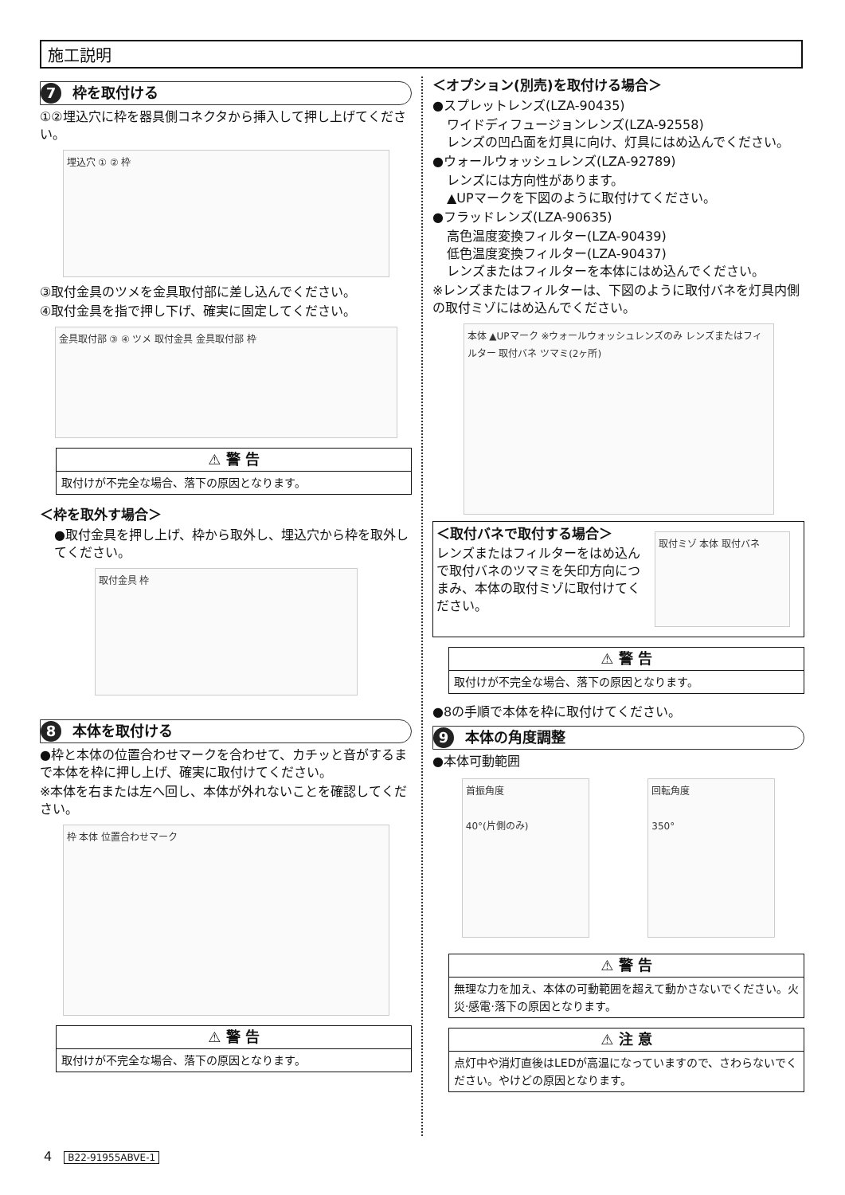施工説明
7 枠を取付ける
①②埋込穴に枠を器具側コネクタから挿入して押し上げてください。
埋込穴 ① ② 枠
③取付金具のツメを金具取付部に差し込んでください。
④取付金具を指で押し下げ、確実に固定してください。
金具取付部 ③ ④ ツメ 取付金具 金具取付部 枠
⚠ 警 告
取付けが不完全な場合、落下の原因となります。
＜枠を取外す場合＞
●取付金具を押し上げ、枠から取外し、埋込穴から枠を取外してください。
取付金具 枠
8 本体を取付ける
●枠と本体の位置合わせマークを合わせて、カチッと音がするまで本体を枠に押し上げ、確実に取付けてください。
※本体を右または左へ回し、本体が外れないことを確認してください。
枠 本体 位置合わせマーク
⚠ 警 告
取付けが不完全な場合、落下の原因となります。
＜オプション(別売)を取付ける場合＞
●スプレットレンズ(LZA-90435)
ワイドディフュージョンレンズ(LZA-92558)
レンズの凹凸面を灯具に向け、灯具にはめ込んでください。
●ウォールウォッシュレンズ(LZA-92789)
レンズには方向性があります。
▲UPマークを下図のように取付けてください。
●フラッドレンズ(LZA-90635)
高色温度変換フィルター(LZA-90439)
低色温度変換フィルター(LZA-90437)
レンズまたはフィルターを本体にはめ込んでください。
※レンズまたはフィルターは、下図のように取付バネを灯具内側の取付ミゾにはめ込んでください。
本体 ▲UPマーク ※ウォールウォッシュレンズのみ レンズまたはフィルター 取付バネ ツマミ(2ヶ所)
＜取付バネで取付する場合＞
レンズまたはフィルターをはめ込んで取付バネのツマミを矢印方向につまみ、本体の取付ミゾに取付けてください。
取付ミゾ 本体 取付バネ
⚠ 警 告
取付けが不完全な場合、落下の原因となります。
●8の手順で本体を枠に取付けてください。
9 本体の角度調整
●本体可動範囲
首振角度
40°(片側のみ)
回転角度
350°
⚠ 警 告
無理な力を加え、本体の可動範囲を超えて動かさないでください。火災·感電·落下の原因となります。
⚠ 注 意
点灯中や消灯直後はLEDが高温になっていますので、さわらないでください。やけどの原因となります。
4 B22-91955ABVE-1